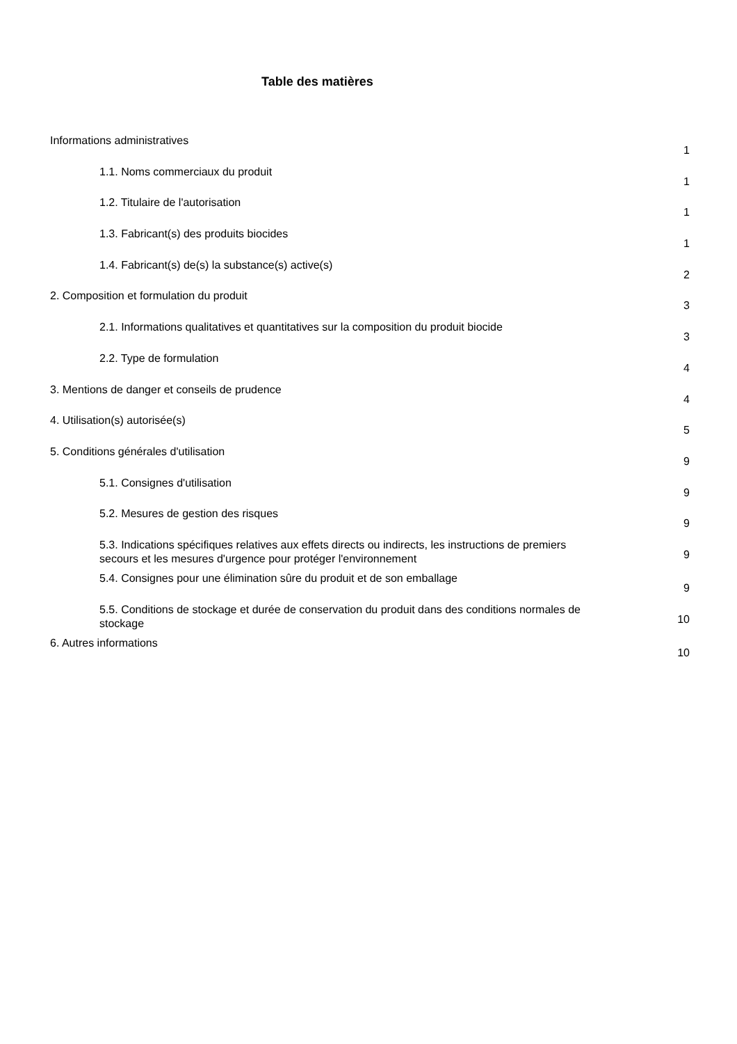Table des matières
Informations administratives
1
1.1. Noms commerciaux du produit
1
1.2. Titulaire de l'autorisation
1
1.3. Fabricant(s) des produits biocides
1
1.4. Fabricant(s) de(s) la substance(s) active(s)
2
2. Composition et formulation du produit
3
2.1. Informations qualitatives et quantitatives sur la composition du produit biocide
3
2.2. Type de formulation
4
3. Mentions de danger et conseils de prudence
4
4. Utilisation(s) autorisée(s)
5
5. Conditions générales d'utilisation
9
5.1. Consignes d'utilisation
9
5.2. Mesures de gestion des risques
9
5.3. Indications spécifiques relatives aux effets directs ou indirects, les instructions de premiers secours et les mesures d'urgence pour protéger l'environnement
9
5.4. Consignes pour une élimination sûre du produit et de son emballage
9
5.5. Conditions de stockage et durée de conservation du produit dans des conditions normales de stockage
10
6. Autres informations
10